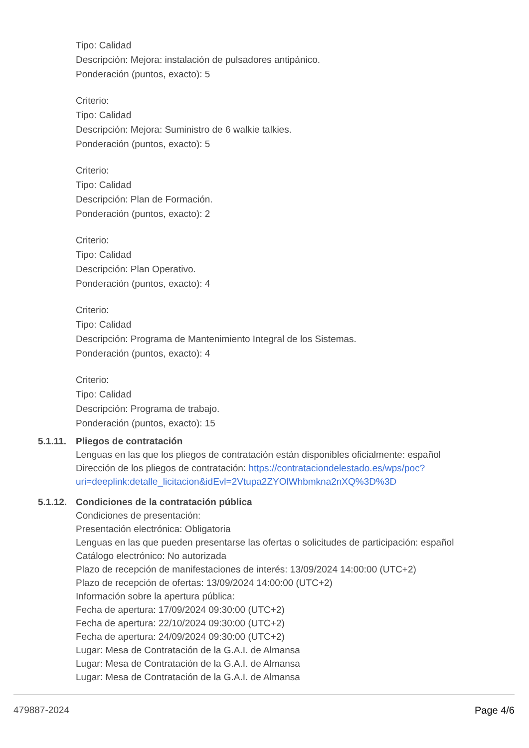Tipo: Calidad
Descripción: Mejora: instalación de pulsadores antipánico.
Ponderación (puntos, exacto): 5
Criterio:
Tipo: Calidad
Descripción: Mejora: Suministro de 6 walkie talkies.
Ponderación (puntos, exacto): 5
Criterio:
Tipo: Calidad
Descripción: Plan de Formación.
Ponderación (puntos, exacto): 2
Criterio:
Tipo: Calidad
Descripción: Plan Operativo.
Ponderación (puntos, exacto): 4
Criterio:
Tipo: Calidad
Descripción: Programa de Mantenimiento Integral de los Sistemas.
Ponderación (puntos, exacto): 4
Criterio:
Tipo: Calidad
Descripción: Programa de trabajo.
Ponderación (puntos, exacto): 15
5.1.11.
Pliegos de contratación
Lenguas en las que los pliegos de contratación están disponibles oficialmente: español
Dirección de los pliegos de contratación: https://contrataciondelestado.es/wps/poc?
uri=deeplink:detalle_licitacion&idEvl=2Vtupa2ZYOlWhbmkna2nXQ%3D%3D
5.1.12.
Condiciones de la contratación pública
Condiciones de presentación:
Presentación electrónica: Obligatoria
Lenguas en las que pueden presentarse las ofertas o solicitudes de participación: español
Catálogo electrónico: No autorizada
Plazo de recepción de manifestaciones de interés: 13/09/2024 14:00:00 (UTC+2)
Plazo de recepción de ofertas: 13/09/2024 14:00:00 (UTC+2)
Información sobre la apertura pública:
Fecha de apertura: 17/09/2024 09:30:00 (UTC+2)
Fecha de apertura: 22/10/2024 09:30:00 (UTC+2)
Fecha de apertura: 24/09/2024 09:30:00 (UTC+2)
Lugar: Mesa de Contratación de la G.A.I. de Almansa
Lugar: Mesa de Contratación de la G.A.I. de Almansa
Lugar: Mesa de Contratación de la G.A.I. de Almansa
479887-2024 Page 4/6